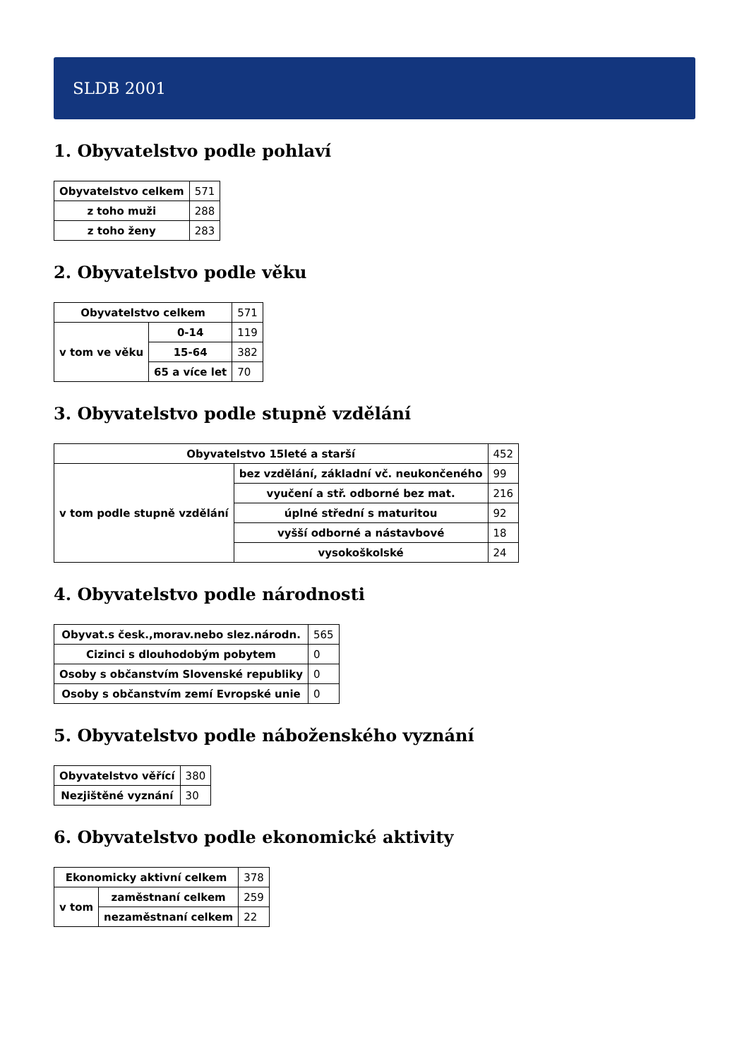SLDB 2001
1. Obyvatelstvo podle pohlaví
| Obyvatelstvo celkem | 571 |
| z toho muži | 288 |
| z toho ženy | 283 |
2. Obyvatelstvo podle věku
| Obyvatelstvo celkem | | 571 |
| v tom ve věku | 0-14 | 119 |
| | 15-64 | 382 |
| | 65 a více let | 70 |
3. Obyvatelstvo podle stupně vzdělání
| Obyvatelstvo 15leté a starší | | 452 |
| v tom podle stupně vzdělání | bez vzdělání, základní vč. neukončeného | 99 |
| | vyučení a stř. odborné bez mat. | 216 |
| | úplné střední s maturitou | 92 |
| | vyšší odborné a nástavbové | 18 |
| | vysokoškolské | 24 |
4. Obyvatelstvo podle národnosti
| Obyvat.s česk.,morav.nebo slez.národn. | 565 |
| Cizinci s dlouhodobým pobytem | 0 |
| Osoby s občanstvím Slovenské republiky | 0 |
| Osoby s občanstvím zemí Evropské unie | 0 |
5. Obyvatelstvo podle náboženského vyznání
| Obyvatelstvo věřící | 380 |
| Nezjištěné vyznání | 30 |
6. Obyvatelstvo podle ekonomické aktivity
| Ekonomicky aktivní celkem | | 378 |
| v tom | zaměstnaní celkem | 259 |
| | nezaměstnaní celkem | 22 |